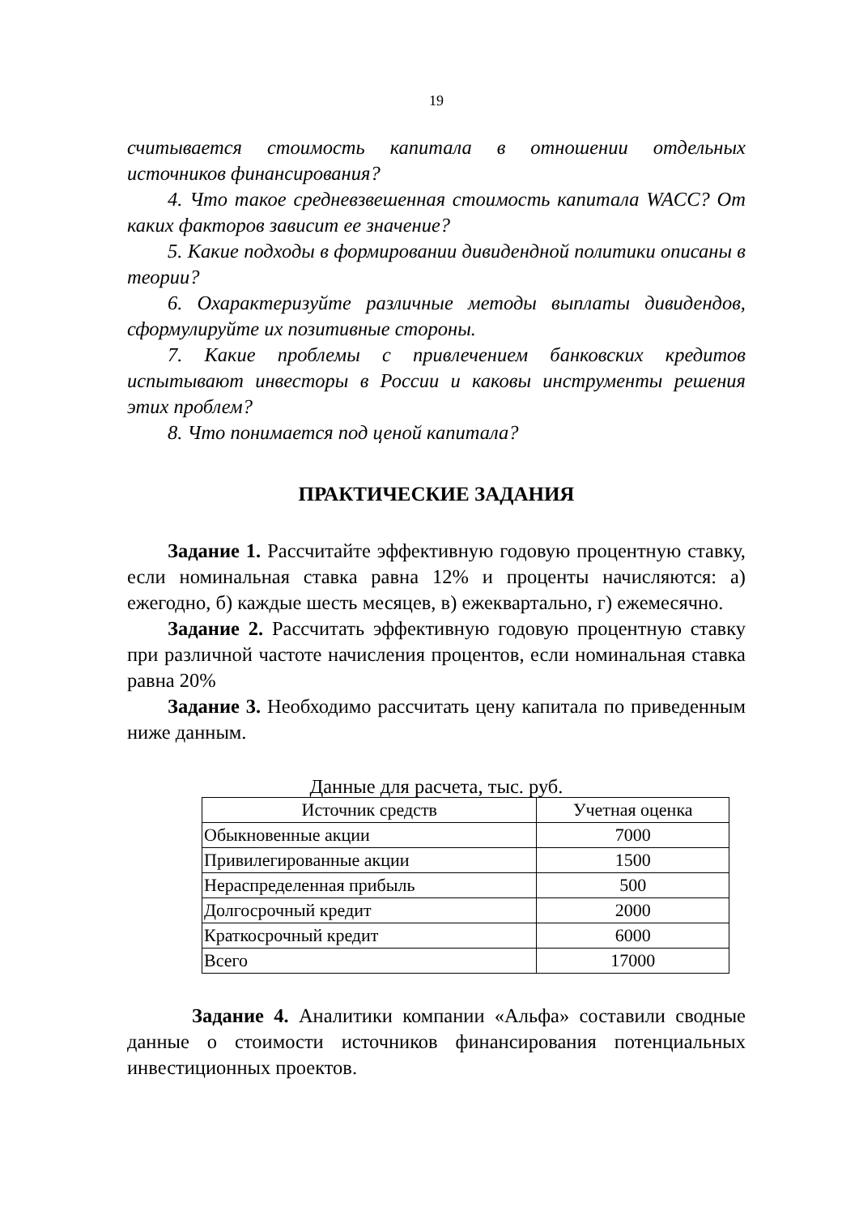19
считывается стоимость капитала в отношении отдельных источников финансирования?
4. Что такое средневзвешенная стоимость капитала WACC? От каких факторов зависит ее значение?
5. Какие подходы в формировании дивидендной политики описаны в теории?
6. Охарактеризуйте различные методы выплаты дивидендов, сформулируйте их позитивные стороны.
7. Какие проблемы с привлечением банковских кредитов испытывают инвесторы в России и каковы инструменты решения этих проблем?
8. Что понимается под ценой капитала?
ПРАКТИЧЕСКИЕ ЗАДАНИЯ
Задание 1. Рассчитайте эффективную годовую процентную ставку, если номинальная ставка равна 12% и проценты начисляются: а) ежегодно, б) каждые шесть месяцев, в) ежеквартально, г) ежемесячно.
Задание 2. Рассчитать эффективную годовую процентную ставку при различной частоте начисления процентов, если номинальная ставка равна 20%
Задание 3. Необходимо рассчитать цену капитала по приведенным ниже данным.
Данные для расчета, тыс. руб.
| Источник средств | Учетная оценка |
| --- | --- |
| Обыкновенные акции | 7000 |
| Привилегированные акции | 1500 |
| Нераспределенная прибыль | 500 |
| Долгосрочный кредит | 2000 |
| Краткосрочный кредит | 6000 |
| Всего | 17000 |
Задание 4. Аналитики компании «Альфа» составили сводные данные о стоимости источников финансирования потенциальных инвестиционных проектов.